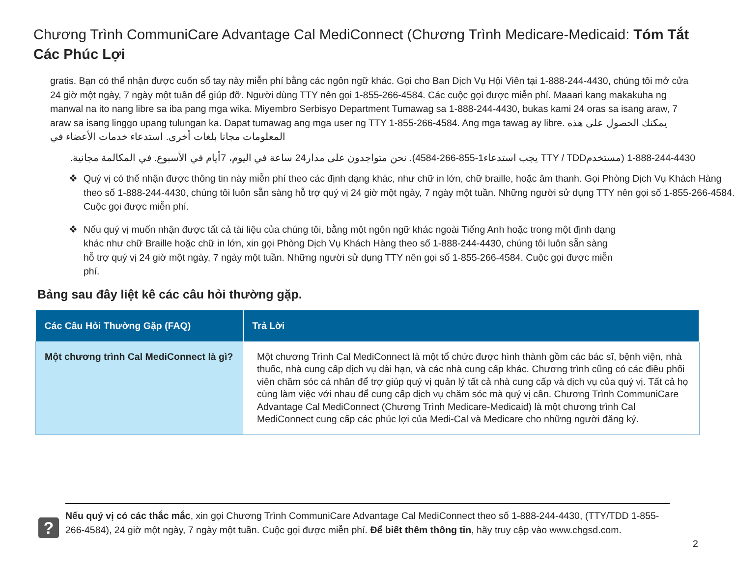Chương Trình CommuniCare Advantage Cal MediConnect (Chương Trình Medicare-Medicaid: Tóm Tắt Các Phúc Lợi
gratis. Bạn có thể nhận được cuốn sổ tay này miễn phí bằng các ngôn ngữ khác. Gọi cho Ban Dịch Vụ Hội Viên tại 1-888-244-4430, chúng tôi mở cửa 24 giờ một ngày, 7 ngày một tuần để giúp đỡ. Người dùng TTY nên gọi 1-855-266-4584. Các cuộc gọi được miễn phí. Maaari kang makakuha ng manwal na ito nang libre sa iba pang mga wika. Miyembro Serbisyo Department Tumawag sa 1-888-244-4430, bukas kami 24 oras sa isang araw, 7 araw sa isang linggo upang tulungan ka. Dapat tumawag ang mga user ng TTY 1-855-266-4584. Ang mga tawag ay libre. يمكنك الحصول على هذه المعلومات مجانا بلغات أخرى. استدعاء خدمات الأعضاء في
1-888-244-4430 (مستخدمTTY / TDD يجب استدعاء1-855-266-4584). نحن متواجدون على مدار24 ساعة في اليوم، 7أيام في الأسبوع. في المكالمة مجانية.
❖ Quý vị có thể nhận được thông tin này miễn phí theo các định dạng khác, như chữ in lớn, chữ braille, hoặc âm thanh. Gọi Phòng Dịch Vụ Khách Hàng theo số 1-888-244-4430, chúng tôi luôn sẵn sàng hỗ trợ quý vị 24 giờ một ngày, 7 ngày một tuần. Những người sử dụng TTY nên gọi số 1-855-266-4584. Cuộc gọi được miễn phí.
❖ Nếu quý vị muốn nhận được tất cả tài liệu của chúng tôi, bằng một ngôn ngữ khác ngoài Tiếng Anh hoặc trong một định dạng khác như chữ Braille hoặc chữ in lớn, xin gọi Phòng Dịch Vụ Khách Hàng theo số 1-888-244-4430, chúng tôi luôn sẵn sàng hỗ trợ quý vị 24 giờ một ngày, 7 ngày một tuần. Những người sử dụng TTY nên gọi số 1-855-266-4584. Cuộc gọi được miễn phí.
Bảng sau đây liệt kê các câu hỏi thường gặp.
| Các Câu Hỏi Thường Gặp (FAQ) | Trả Lời |
| --- | --- |
| Một chương trình Cal MediConnect là gì? | Một chương Trình Cal MediConnect là một tổ chức được hình thành gồm các bác sĩ, bệnh viện, nhà thuốc, nhà cung cấp dịch vụ dài hạn, và các nhà cung cấp khác. Chương trình cũng có các điều phối viên chăm sóc cá nhân để trợ giúp quý vị quản lý tất cả nhà cung cấp và dịch vụ của quý vị. Tất cả họ cùng làm việc với nhau để cung cấp dịch vụ chăm sóc mà quý vị cần. Chương Trình CommuniCare Advantage Cal MediConnect (Chương Trình Medicare-Medicaid) là một chương trình Cal MediConnect cung cấp các phúc lợi của Medi-Cal và Medicare cho những người đăng ký. |
?
Nếu quý vị có các thắc mắc, xin gọi Chương Trình CommuniCare Advantage Cal MediConnect theo số 1-888-244-4430, (TTY/TDD 1-855-266-4584), 24 giờ một ngày, 7 ngày một tuần. Cuộc gọi được miễn phí. Để biết thêm thông tin, hãy truy cập vào www.chgsd.com.
2